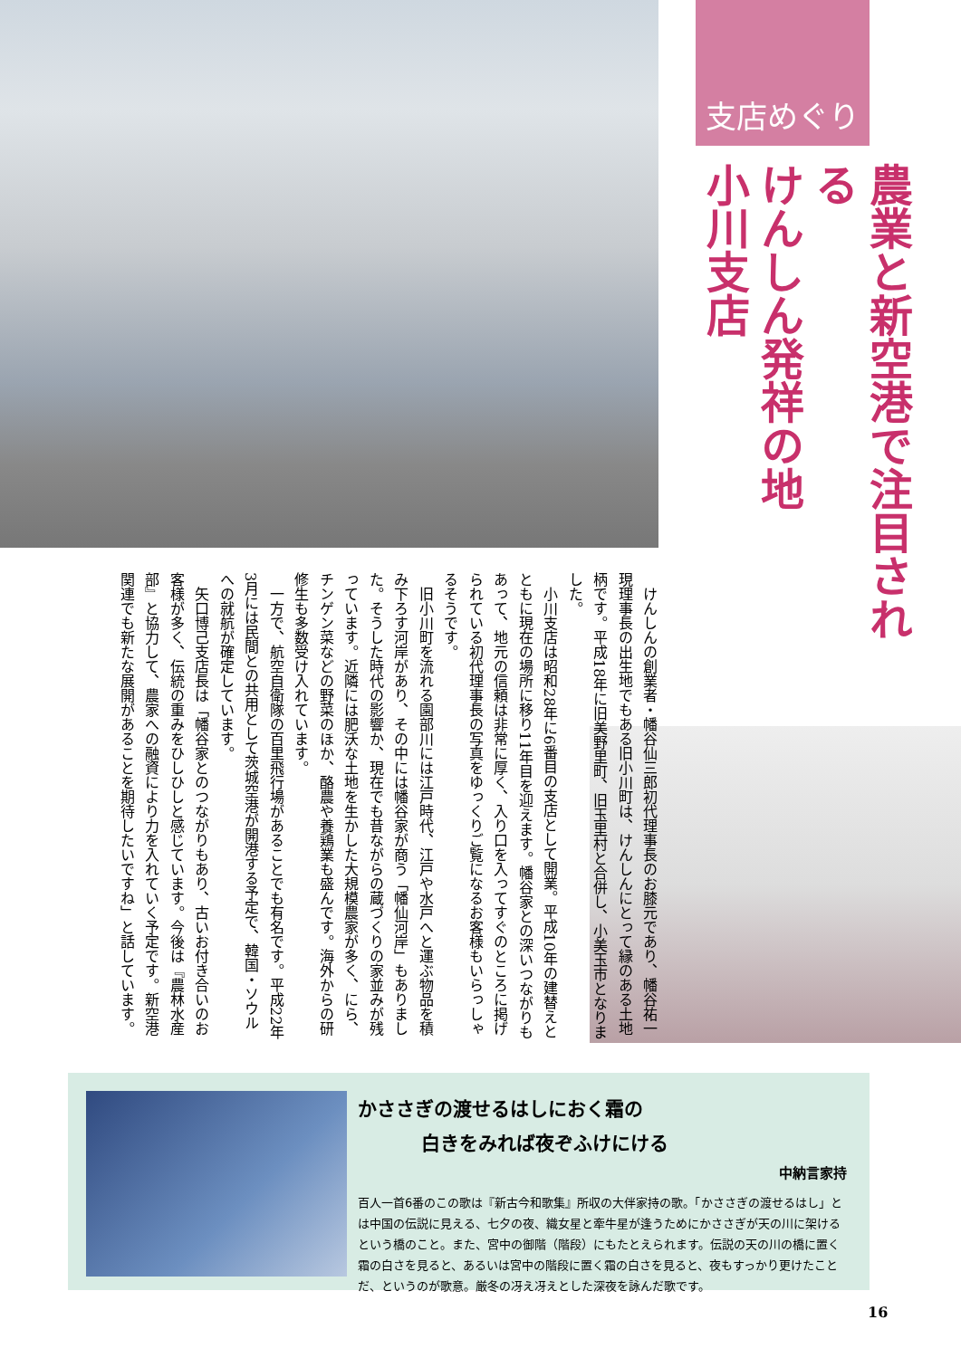支店めぐり
農業と新空港で注目される
けんしん発祥の地
小川支店
けんしんの創業者・幡谷仙三郎初代理事長のお膝元であり、幡谷祐一現理事長の出生地でもある旧小川町は、けんしんにとって縁のある土地柄です。平成18年に旧美野里町、旧玉里村と合併し、小美玉市となりました。
小川支店は昭和28年に6番目の支店として開業。平成10年の建替えとともに現在の場所に移り11年目を迎えます。幡谷家との深いつながりもあって、地元の信頼は非常に厚く、入り口を入ってすぐのところに掲げられている初代理事長の写真をゆっくりご覧になるお客様もいらっしゃるそうです。
旧小川町を流れる園部川には江戸時代、江戸や水戸へと運ぶ物品を積み下ろす河岸があり、その中には幡谷家が商う「幡仙河岸」もありました。そうした時代の影響か、現在でも昔ながらの蔵づくりの家並みが残っています。近隣には肥沃な土地を生かした大規模農家が多く、にら、チンゲン菜などの野菜のほか、酪農や養鶏業も盛んです。海外からの研修生も多数受け入れています。
一方で、航空自衛隊の百里飛行場があることでも有名です。平成22年3月には民間との共用として茨城空港が開港する予定で、韓国・ソウルへの就航が確定しています。
矢口博己支店長は「幡谷家とのつながりもあり、古いお付き合いのお客様が多く、伝統の重みをひしひしと感じています。今後は『農林水産部』と協力して、農家への融資により力を入れていく予定です。新空港関連でも新たな展開があることを期待したいですね」と話しています。
かささぎの渡せるはしにおく霜の
白きをみれば夜ぞふけにける
中納言家持
百人一首6番のこの歌は『新古今和歌集』所収の大伴家持の歌。「かささぎの渡せるはし」とは中国の伝説に見える、七夕の夜、織女星と牽牛星が逢うためにかささぎが天の川に架けるという橋のこと。また、宮中の御階（階段）にもたとえられます。伝説の天の川の橋に置く霜の白さを見ると、あるいは宮中の階段に置く霜の白さを見ると、夜もすっかり更けたことだ、というのが歌意。厳冬の冴え冴えとした深夜を詠んだ歌です。
16